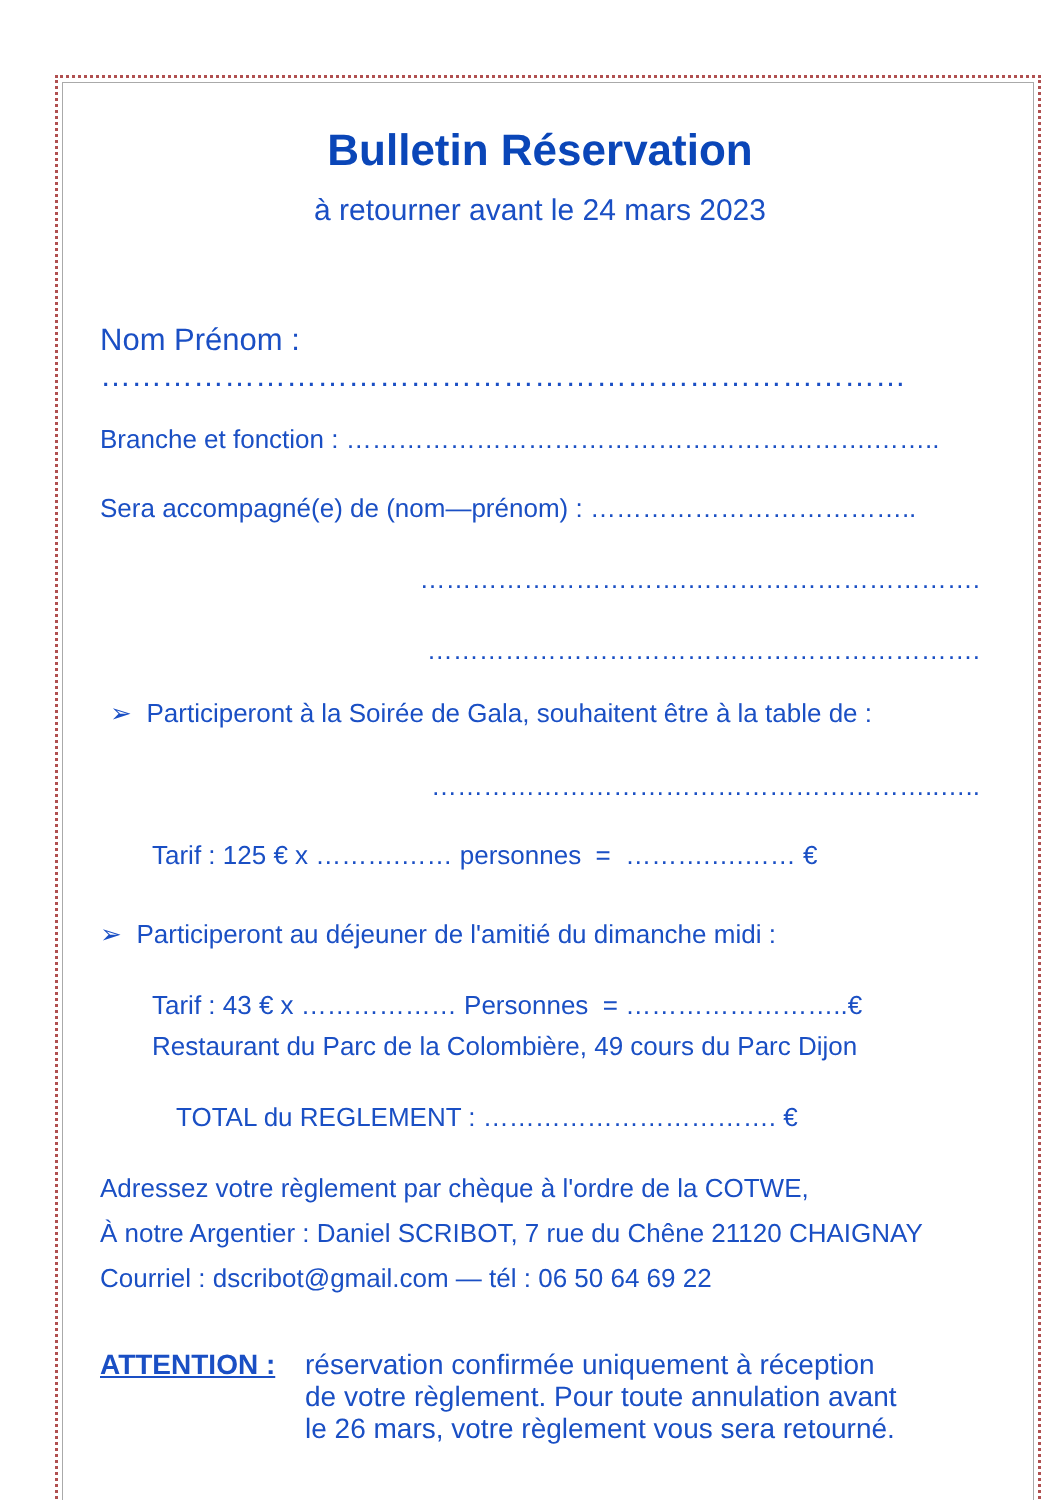Bulletin Réservation
à retourner avant le 24 mars 2023
Nom Prénom : ……………………………………………………………………
Branche et fonction : …………………………………………………….……..
Sera accompagné(e) de (nom—prénom) : ………………………………..
………………………….…………………………….
……………………………………………………….
➢ Participeront à la Soirée de Gala, souhaitent être à la table de :
…………………………………………………..…..
Tarif : 125 € x ……….…… personnes = ……….….…… €
➢ Participeront au déjeuner de l'amitié du dimanche midi :
Tarif : 43 € x ……………… Personnes = ……………………..€
Restaurant du Parc de la Colombière, 49 cours du Parc Dijon
TOTAL du REGLEMENT : ……………………………. €
Adressez votre règlement par chèque à l'ordre de la COTWE,
À notre Argentier : Daniel SCRIBOT, 7 rue du Chêne 21120 CHAIGNAY
Courriel : dscribot@gmail.com — tél : 06 50 64 69 22
ATTENTION : réservation confirmée uniquement à réception
de votre règlement. Pour toute annulation avant
le 26 mars, votre règlement vous sera retourné.